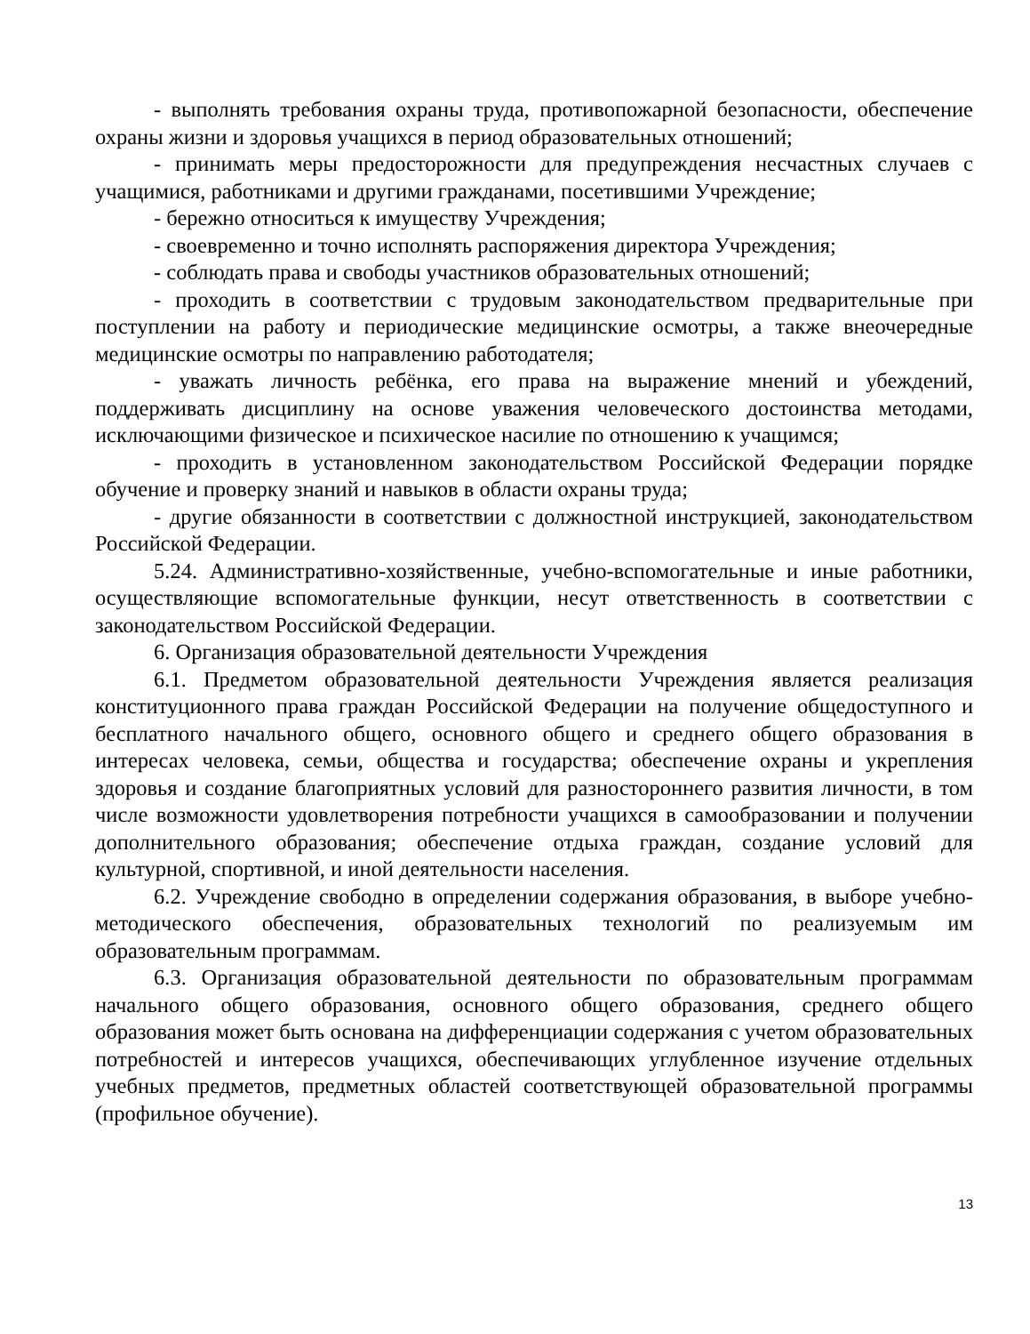- выполнять требования охраны труда, противопожарной безопасности, обеспечение охраны жизни и здоровья учащихся в период образовательных отношений;
- принимать меры предосторожности для предупреждения несчастных случаев с учащимися, работниками и другими гражданами, посетившими Учреждение;
- бережно относиться к имуществу Учреждения;
- своевременно и точно исполнять распоряжения директора Учреждения;
- соблюдать права и свободы участников образовательных отношений;
- проходить в соответствии с трудовым законодательством предварительные при поступлении на работу и периодические медицинские осмотры, а также внеочередные медицинские осмотры по направлению работодателя;
- уважать личность ребёнка, его права на выражение мнений и убеждений, поддерживать дисциплину на основе уважения человеческого достоинства методами, исключающими физическое и психическое насилие по отношению к учащимся;
- проходить в установленном законодательством Российской Федерации порядке обучение и проверку знаний и навыков в области охраны труда;
- другие обязанности в соответствии с должностной инструкцией, законодательством Российской Федерации.
5.24. Административно-хозяйственные, учебно-вспомогательные и иные работники, осуществляющие вспомогательные функции, несут ответственность в соответствии с законодательством Российской Федерации.
6. Организация образовательной деятельности Учреждения
6.1. Предметом образовательной деятельности Учреждения является реализация конституционного права граждан Российской Федерации на получение общедоступного и бесплатного начального общего, основного общего и среднего общего образования в интересах человека, семьи, общества и государства; обеспечение охраны и укрепления здоровья и создание благоприятных условий для разностороннего развития личности, в том числе возможности удовлетворения потребности учащихся в самообразовании и получении дополнительного образования; обеспечение отдыха граждан, создание условий для культурной, спортивной, и иной деятельности населения.
6.2. Учреждение свободно в определении содержания образования, в выборе учебно-методического обеспечения, образовательных технологий по реализуемым им образовательным программам.
6.3. Организация образовательной деятельности по образовательным программам начального общего образования, основного общего образования, среднего общего образования может быть основана на дифференциации содержания с учетом образовательных потребностей и интересов учащихся, обеспечивающих углубленное изучение отдельных учебных предметов, предметных областей соответствующей образовательной программы (профильное обучение).
13